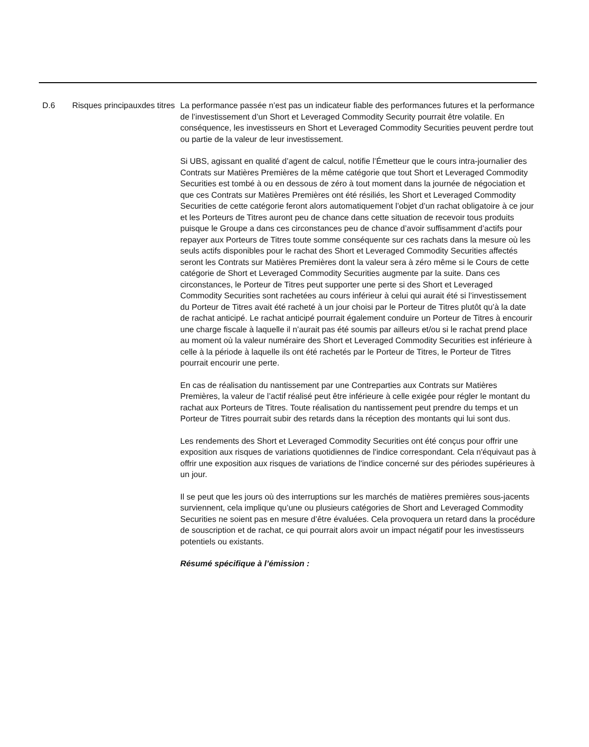D.6 Risques principauxdes titres
La performance passée n’est pas un indicateur fiable des performances futures et la performance de l’investissement d’un Short et Leveraged Commodity Security pourrait être volatile. En conséquence, les investisseurs en Short et Leveraged Commodity Securities peuvent perdre tout ou partie de la valeur de leur investissement.
Si UBS, agissant en qualité d’agent de calcul, notifie l’Émetteur que le cours intra-journalier des Contrats sur Matières Premières de la même catégorie que tout Short et Leveraged Commodity Securities est tombé à ou en dessous de zéro à tout moment dans la journée de négociation et que ces Contrats sur Matières Premières ont été résiliés, les Short et Leveraged Commodity Securities de cette catégorie feront alors automatiquement l’objet d’un rachat obligatoire à ce jour et les Porteurs de Titres auront peu de chance dans cette situation de recevoir tous produits puisque le Groupe a dans ces circonstances peu de chance d’avoir suffisamment d’actifs pour repayer aux Porteurs de Titres toute somme conséquente sur ces rachats dans la mesure où les seuls actifs disponibles pour le rachat des Short et Leveraged Commodity Securities affectés seront les Contrats sur Matières Premières dont la valeur sera à zéro même si le Cours de cette catégorie de Short et Leveraged Commodity Securities augmente par la suite. Dans ces circonstances, le Porteur de Titres peut supporter une perte si des Short et Leveraged Commodity Securities sont rachetées au cours inférieur à celui qui aurait été si l’investissement du Porteur de Titres avait été racheté à un jour choisi par le Porteur de Titres plutôt qu’à la date de rachat anticipé. Le rachat anticipé pourrait également conduire un Porteur de Titres à encourir une charge fiscale à laquelle il n’aurait pas été soumis par ailleurs et/ou si le rachat prend place au moment où la valeur numéraire des Short et Leveraged Commodity Securities est inférieure à celle à la période à laquelle ils ont été rachetés par le Porteur de Titres, le Porteur de Titres pourrait encourir une perte.
En cas de réalisation du nantissement par une Contreparties aux Contrats sur Matières Premières, la valeur de l’actif réalisé peut être inférieure à celle exigée pour régler le montant du rachat aux Porteurs de Titres. Toute réalisation du nantissement peut prendre du temps et un Porteur de Titres pourrait subir des retards dans la réception des montants qui lui sont dus.
Les rendements des Short et Leveraged Commodity Securities ont été conçus pour offrir une exposition aux risques de variations quotidiennes de l'indice correspondant. Cela n'équivaut pas à offrir une exposition aux risques de variations de l'indice concerné sur des périodes supérieures à un jour.
Il se peut que les jours où des interruptions sur les marchés de matières premières sous-jacents surviennent, cela implique qu’une ou plusieurs catégories de Short and Leveraged Commodity Securities ne soient pas en mesure d’être évaluées. Cela provoquera un retard dans la procédure de souscription et de rachat, ce qui pourrait alors avoir un impact négatif pour les investisseurs potentiels ou existants.
Résumé spécifique à l’émission :